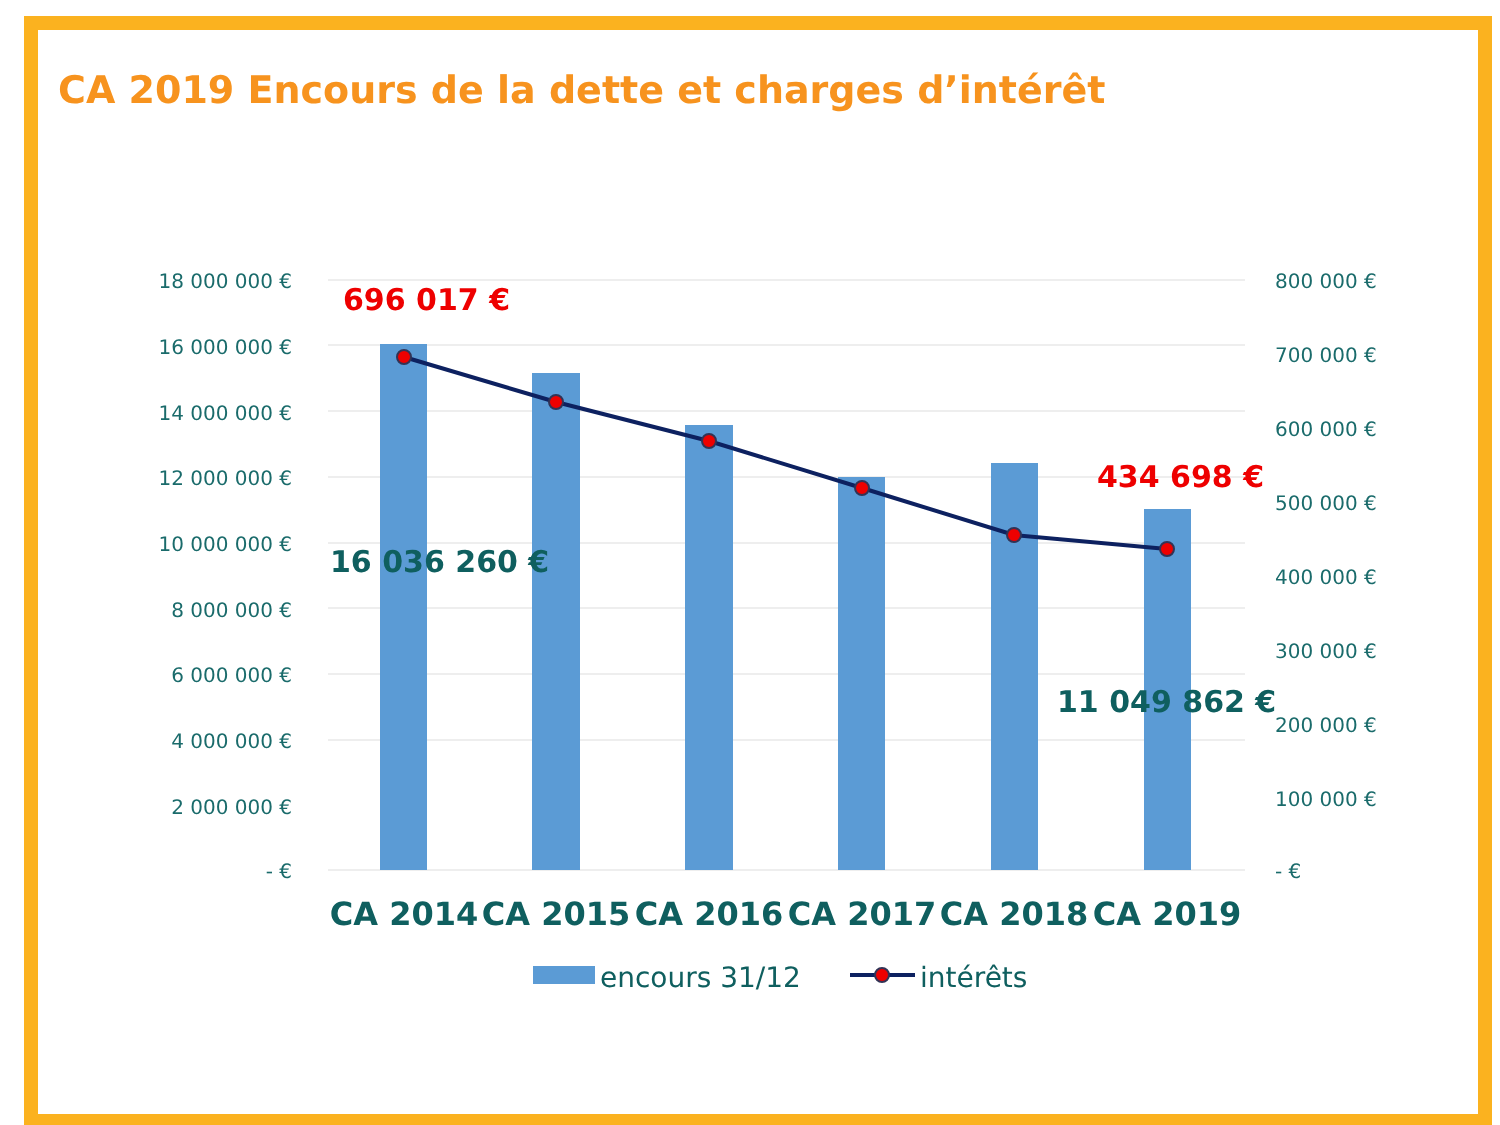CA 2019 Encours de la dette et charges d’intérêt
18 000 000 €
16 000 000 €
14 000 000 €
12 000 000 €
10 000 000 €
8 000 000 €
6 000 000 €
4 000 000 €
2 000 000 €
- €
800 000 €
700 000 €
600 000 €
500 000 €
400 000 €
300 000 €
200 000 €
100 000 €
- €
696 017 €
434 698 €
16 036 260 €
11 049 862 €
CA 2014
CA 2015
CA 2016
CA 2017
CA 2018
CA 2019
encours 31/12
intérêts